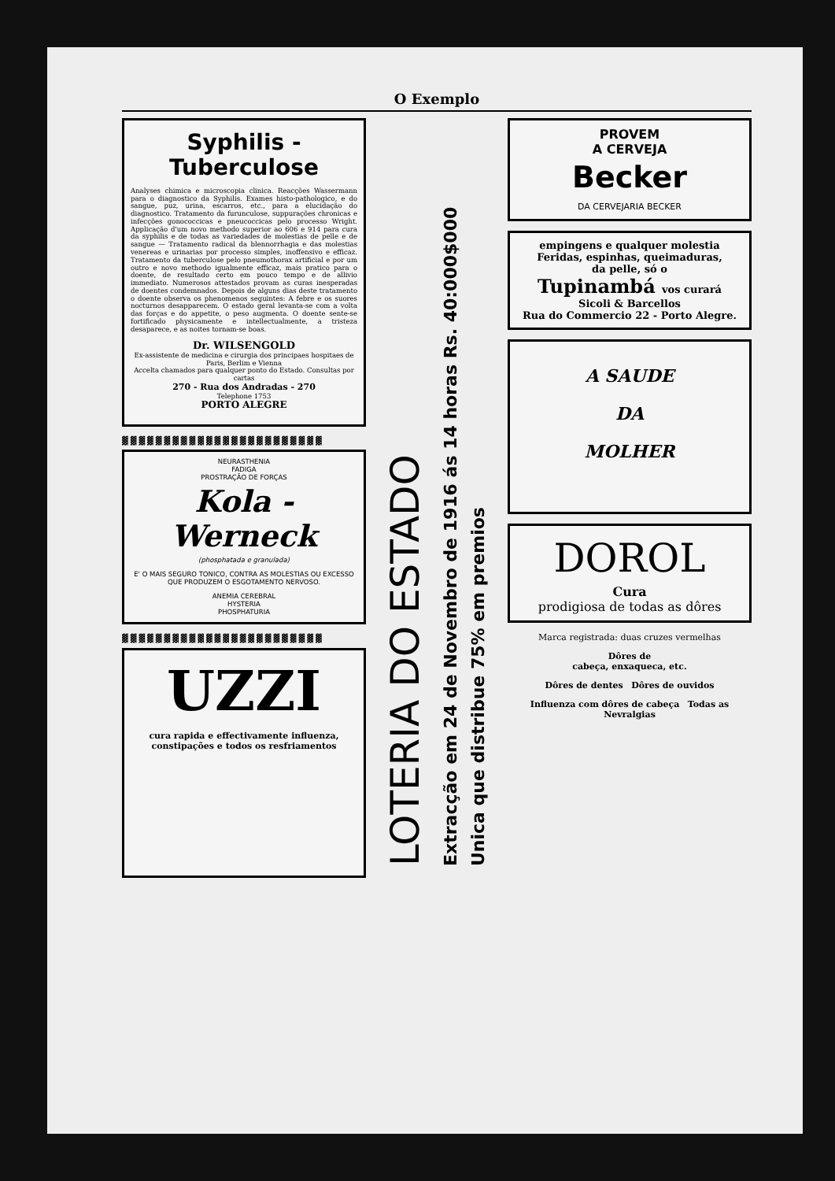O Exemplo
Syphilis - Tuberculose
Analyses chimica e microscopia clinica. Reacções Wassermann para o diagnostico da Syphilis. Exames histo-pathologico, e do sangue, puz, urina, escarros, etc., para a elucidação do diagnostico. Tratamento da furunculose, suppurações chronicas e infecções gonococcicas e pneucoccicas pelo processo Wright. Applicação d'um novo methodo superior ao 606 e 914 para cura da syphilis e de todas as variedades de molestias de pelle e de sangue — Tratamento radical da blennorrhagia e das molestias venereas e urinarias por processo simples, inoffensivo e efficaz. Tratamento da tuberculose pelo pneumothorax artificial e por um outro e novo methodo igualmente efficaz, mais pratico para o doente, de resultado certo em pouco tempo e de allivio immediato. Numerosos attestados provam as curas inesperadas de doentes condemnados. Depois de alguns dias deste tratamento o doente observa os phenomenos seguintes: A febre e os suores nocturnos desapparecem. O estado geral levanta-se com a volta das forças e do appetite, o peso augmenta. O doente sente-se fortificado physicamente e intellectualmente, a tristeza desaparece, e as noites tornam-se boas.
Dr. WILSENGOLD
Ex-assistente de medicina e cirurgia dos principaes hospitaes de Paris, Berlim e Vienna
Accelta chamados para qualquer ponto do Estado. Consultas por cartas
270 - Rua dos Andradas - 270
Telephone 1753
PORTO ALEGRE
▓▓▓▓▓▓▓▓▓▓▓▓▓▓▓▓▓▓▓▓▓▓▓▓
NEURASTHENIA
FADIGA
PROSTRAÇÃO DE FORÇAS
Kola - Werneck
(phosphatada e granulada)
E' O MAIS SEGURO TONICO, CONTRA AS MOLESTIAS OU EXCESSO QUE PRODUZEM O ESGOTAMENTO NERVOSO.
ANEMIA CEREBRAL
HYSTERIA
PHOSPHATURIA
▓▓▓▓▓▓▓▓▓▓▓▓▓▓▓▓▓▓▓▓▓▓▓▓
UZZI
cura rapida e effectivamente influenza, constipações e todos os resfriamentos
LOTERIA DO ESTADO
Extracção em 24 de Novembro de 1916 ás 14 horas Rs. 40:000$000
Unica que distribue 75% em premios
PROVEM
A CERVEJA
Becker
DA CERVEJARIA BECKER
empingens e qualquer molestia
Feridas, espinhas, queimaduras,
da pelle, só o
Tupinambá vos curará
Sicoli & Barcellos
Rua do Commercio 22 - Porto Alegre.
A SAUDE
DA
MOLHER
DOROL
Cura
prodigiosa de todas as dôres
Marca registrada: duas cruzes vermelhas
Dôres de
cabeça, enxaqueca, etc.
Dôres de dentes Dôres de ouvidos
Influenza com dôres de cabeça Todas as Nevralgias